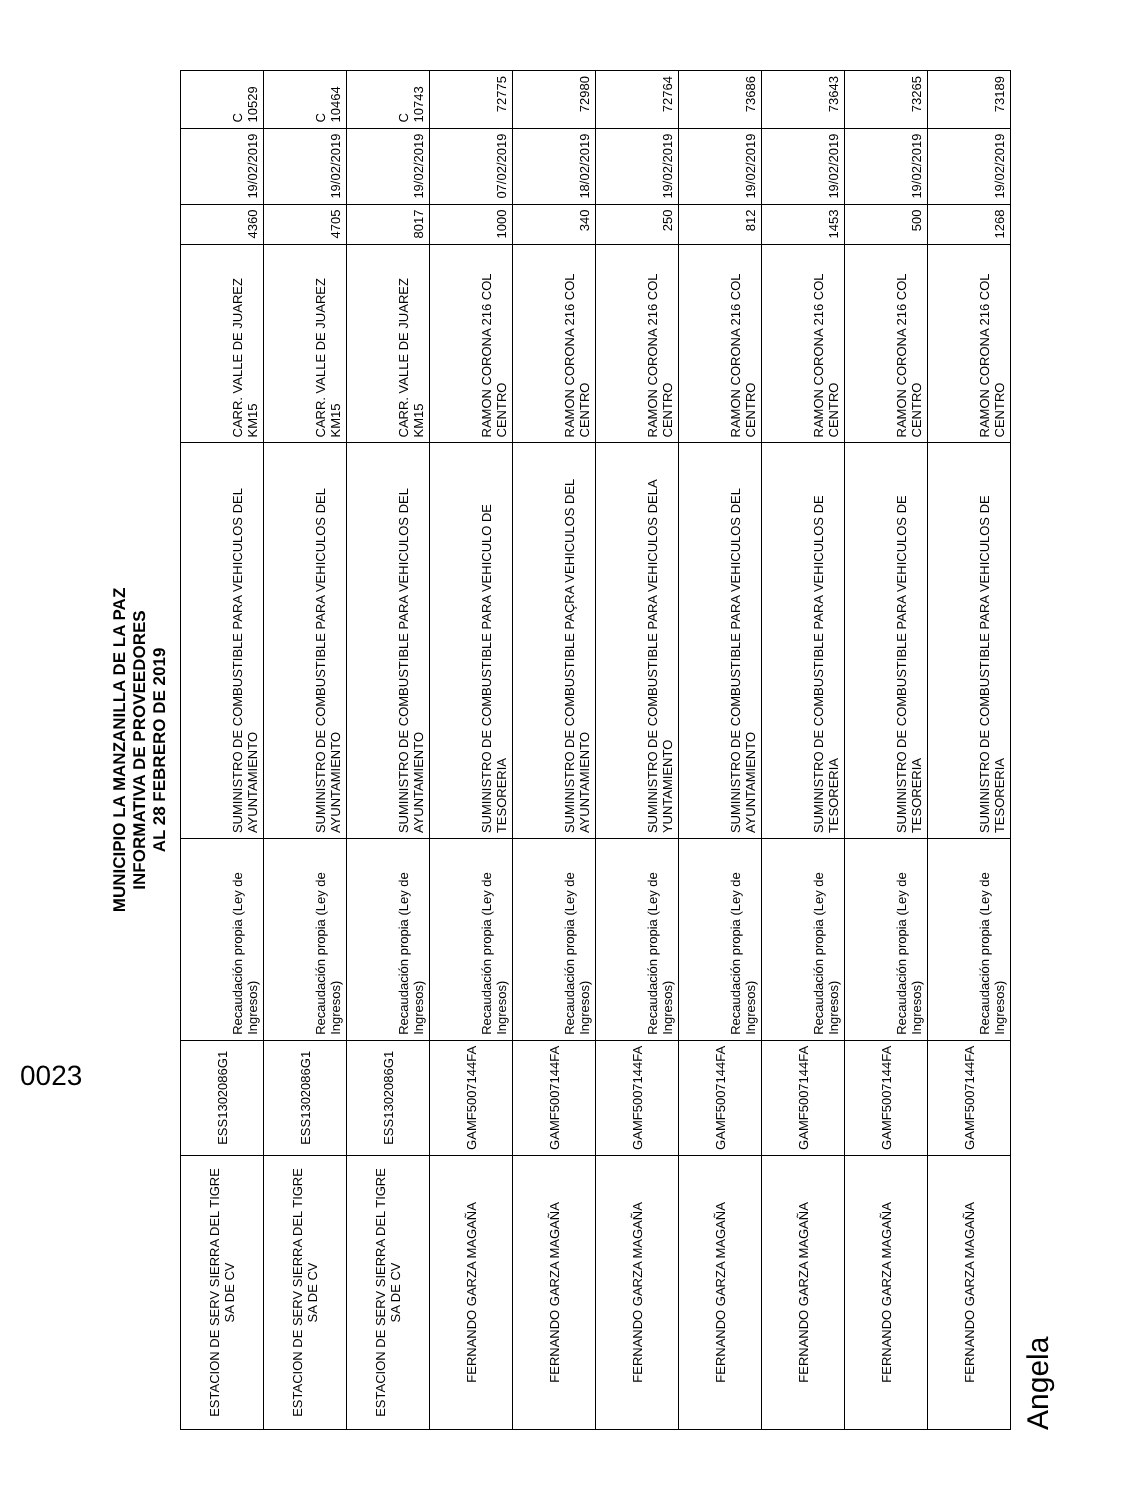MUNICIPIO LA MANZANILLA DE LA PAZ
INFORMATIVA DE PROVEEDORES
AL 28 FEBRERO DE 2019
| ESTACION DE SERV SIERRA DEL TIGRE SA DE CV | ESS1302086G1 | Recaudación propia (Ley de Ingresos) | SUMINISTRO DE COMBUSTIBLE PARA VEHICULOS DEL AYUNTAMIENTO | CARR. VALLE DE JUAREZ KM15 | 4360 | 19/02/2019 | C 10529 |
| ESTACION DE SERV SIERRA DEL TIGRE SA DE CV | ESS1302086G1 | Recaudación propia (Ley de Ingresos) | SUMINISTRO DE COMBUSTIBLE PARA VEHICULOS DEL AYUNTAMIENTO | CARR. VALLE DE JUAREZ KM15 | 4705 | 19/02/2019 | C 10464 |
| ESTACION DE SERV SIERRA DEL TIGRE SA DE CV | ESS1302086G1 | Recaudación propia (Ley de Ingresos) | SUMINISTRO DE COMBUSTIBLE PARA VEHICULOS DEL AYUNTAMIENTO | CARR. VALLE DE JUAREZ KM15 | 8017 | 19/02/2019 | C 10743 |
| FERNANDO GARZA MAGAÑA | GAMF5007144FA | Recaudación propia (Ley de Ingresos) | SUMINISTRO DE COMBUSTIBLE PARA VEHICULO DE TESORERIA | RAMON CORONA 216 COL CENTRO | 1000 | 07/02/2019 | 72775 |
| FERNANDO GARZA MAGAÑA | GAMF5007144FA | Recaudación propia (Ley de Ingresos) | SUMINISTRO DE COMBUSTIBLE PAÇRA VEHICULOS DEL AYUNTAMIENTO | RAMON CORONA 216 COL CENTRO | 340 | 18/02/2019 | 72980 |
| FERNANDO GARZA MAGAÑA | GAMF5007144FA | Recaudación propia (Ley de Ingresos) | SUMINISTRO DE COMBUSTIBLE PARA VEHICULOS DELA YUNTAMIENTO | RAMON CORONA 216 COL CENTRO | 250 | 19/02/2019 | 72764 |
| FERNANDO GARZA MAGAÑA | GAMF5007144FA | Recaudación propia (Ley de Ingresos) | SUMINISTRO DE COMBUSTIBLE PARA VEHICULOS DEL AYUNTAMIENTO | RAMON CORONA 216 COL CENTRO | 812 | 19/02/2019 | 73686 |
| FERNANDO GARZA MAGAÑA | GAMF5007144FA | Recaudación propia (Ley de Ingresos) | SUMINISTRO DE COMBUSTIBLE PARA VEHICULOS DE TESORERIA | RAMON CORONA 216 COL CENTRO | 1453 | 19/02/2019 | 73643 |
| FERNANDO GARZA MAGAÑA | GAMF5007144FA | Recaudación propia (Ley de Ingresos) | SUMINISTRO DE COMBUSTIBLE PARA VEHICULOS DE TESORERIA | RAMON CORONA 216 COL CENTRO | 500 | 19/02/2019 | 73265 |
| FERNANDO GARZA MAGAÑA | GAMF5007144FA | Recaudación propia (Ley de Ingresos) | SUMINISTRO DE COMBUSTIBLE PARA VEHICULOS DE TESORERIA | RAMON CORONA 216 COL CENTRO | 1268 | 19/02/2019 | 73189 |
Angela
0023